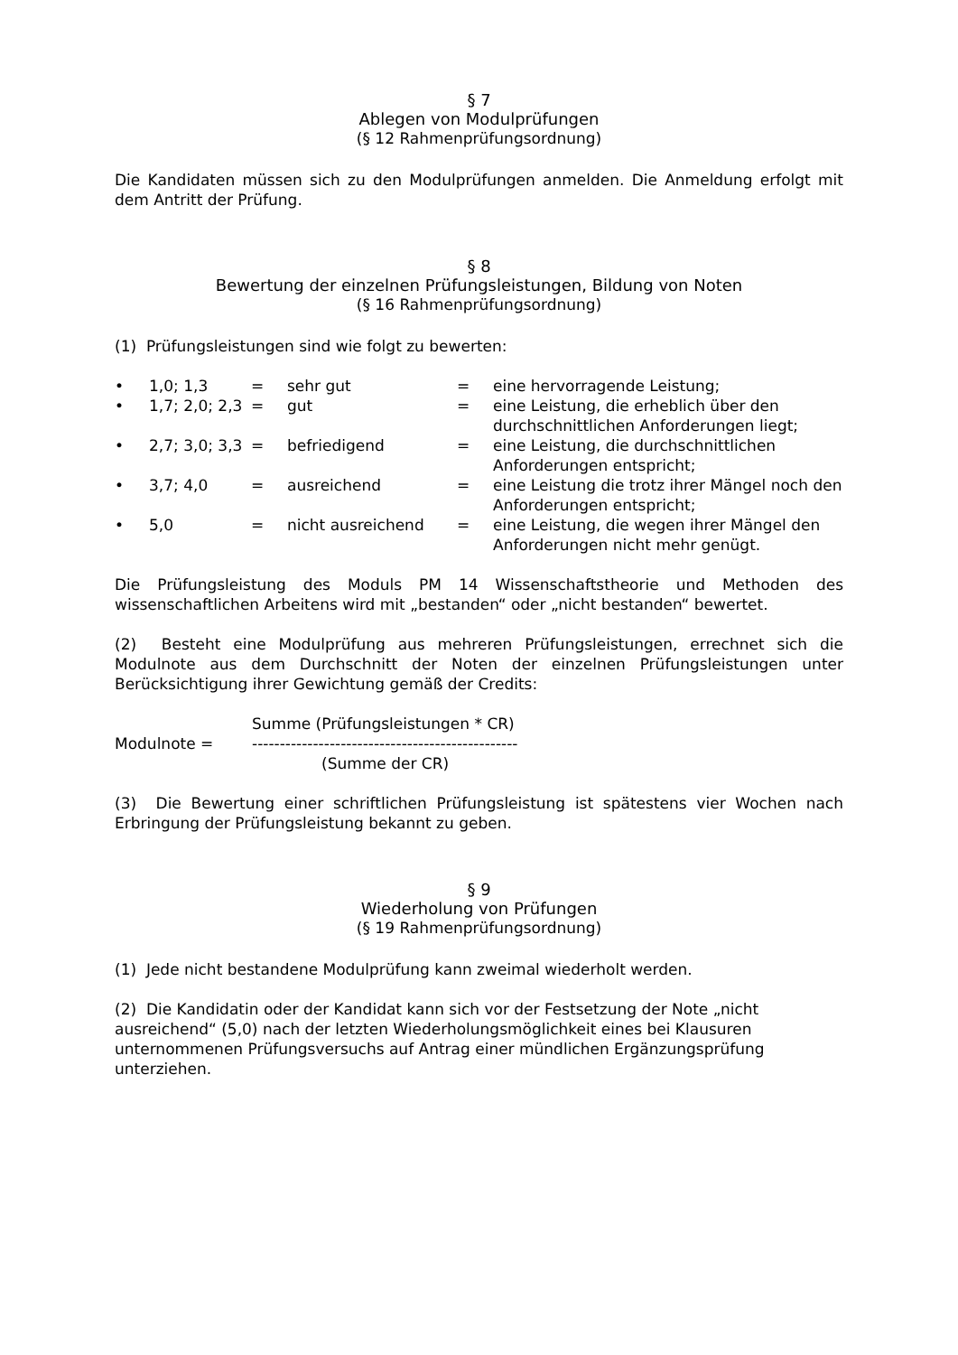§ 7
Ablegen von Modulprüfungen
(§ 12 Rahmenprüfungsordnung)
Die Kandidaten müssen sich zu den Modulprüfungen anmelden. Die Anmeldung erfolgt mit dem Antritt der Prüfung.
§ 8
Bewertung der einzelnen Prüfungsleistungen, Bildung von Noten
(§ 16 Rahmenprüfungsordnung)
(1) Prüfungsleistungen sind wie folgt zu bewerten:
| • | 1,0; 1,3 | = | sehr gut | = | eine hervorragende Leistung; |
| • | 1,7; 2,0; 2,3 | = | gut | = | eine Leistung, die erheblich über den durchschnittlichen Anforderungen liegt; |
| • | 2,7; 3,0; 3,3 | = | befriedigend | = | eine Leistung, die durchschnittlichen Anforderungen entspricht; |
| • | 3,7; 4,0 | = | ausreichend | = | eine Leistung die trotz ihrer Mängel noch den Anforderungen entspricht; |
| • | 5,0 | = | nicht ausreichend | = | eine Leistung, die wegen ihrer Mängel den Anforderungen nicht mehr genügt. |
Die Prüfungsleistung des Moduls PM 14 Wissenschaftstheorie und Methoden des wissenschaftlichen Arbeitens wird mit „bestanden“ oder „nicht bestanden“ bewertet.
(2) Besteht eine Modulprüfung aus mehreren Prüfungsleistungen, errechnet sich die Modulnote aus dem Durchschnitt der Noten der einzelnen Prüfungsleistungen unter Berücksichtigung ihrer Gewichtung gemäß der Credits:
| | Summe (Prüfungsleistungen * CR) |
| Modulnote = | ------------------------------------------------ |
| | (Summe der CR) |
(3) Die Bewertung einer schriftlichen Prüfungsleistung ist spätestens vier Wochen nach Erbringung der Prüfungsleistung bekannt zu geben.
§ 9
Wiederholung von Prüfungen
(§ 19 Rahmenprüfungsordnung)
(1) Jede nicht bestandene Modulprüfung kann zweimal wiederholt werden.
(2) Die Kandidatin oder der Kandidat kann sich vor der Festsetzung der Note „nicht ausreichend“ (5,0) nach der letzten Wiederholungsmöglichkeit eines bei Klausuren unternommenen Prüfungsversuchs auf Antrag einer mündlichen Ergänzungsprüfung unterziehen.